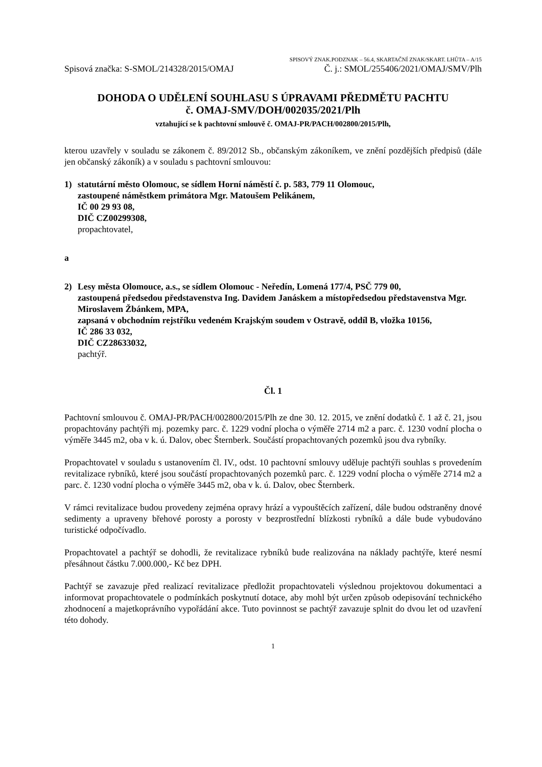SPISOVÝ ZNAK.PODZNAK – 56.4, SKARTAČNÍ ZNAK/SKART. LHŮTA – A/15
Spisová značka: S-SMOL/214328/2015/OMAJ Č. j.: SMOL/255406/2021/OMAJ/SMV/Plh
DOHODA O UDĚLENÍ SOUHLASU S ÚPRAVAMI PŘEDMĚTU PACHTU
č. OMAJ-SMV/DOH/002035/2021/Plh
vztahující se k pachtovní smlouvě č. OMAJ-PR/PACH/002800/2015/Plh,
kterou uzavřely v souladu se zákonem č. 89/2012 Sb., občanským zákoníkem, ve znění pozdějších předpisů (dále jen občanský zákoník) a v souladu s pachtovní smlouvou:
1) statutární město Olomouc, se sídlem Horní náměstí č. p. 583, 779 11 Olomouc,
zastoupené náměstkem primátora Mgr. Matoušem Pelikánem,
IČ 00 29 93 08,
DIČ CZ00299308,
propachtovatel,
a
2) Lesy města Olomouce, a.s., se sídlem Olomouc - Neředín, Lomená 177/4, PSČ 779 00,
zastoupená předsedou představenstva Ing. Davidem Janáskem a místopředsedou představenstva Mgr. Miroslavem Žbánkem, MPA,
zapsaná v obchodním rejstříku vedeném Krajským soudem v Ostravě, oddíl B, vložka 10156,
IČ 286 33 032,
DIČ CZ28633032,
pachtýř.
Čl. 1
Pachtovní smlouvou č. OMAJ-PR/PACH/002800/2015/Plh ze dne 30. 12. 2015, ve znění dodatků č. 1 až č. 21, jsou propachtovány pachtýři mj. pozemky parc. č. 1229 vodní plocha o výměře 2714 m2 a parc. č. 1230 vodní plocha o výměře 3445 m2, oba v k. ú. Dalov, obec Šternberk. Součástí propachtovaných pozemků jsou dva rybníky.
Propachtovatel v souladu s ustanovením čl. IV., odst. 10 pachtovní smlouvy uděluje pachtýři souhlas s provedením revitalizace rybníků, které jsou součástí propachtovaných pozemků parc. č. 1229 vodní plocha o výměře 2714 m2 a parc. č. 1230 vodní plocha o výměře 3445 m2, oba v k. ú. Dalov, obec Šternberk.
V rámci revitalizace budou provedeny zejména opravy hrází a vypouštěcích zařízení, dále budou odstraněny dnové sedimenty a upraveny břehové porosty a porosty v bezprostřední blízkosti rybníků a dále bude vybudováno turistické odpočívadlo.
Propachtovatel a pachtýř se dohodli, že revitalizace rybníků bude realizována na náklady pachtýře, které nesmí přesáhnout částku 7.000.000,- Kč bez DPH.
Pachtýř se zavazuje před realizací revitalizace předložit propachtovateli výslednou projektovou dokumentaci a informovat propachtovatele o podmínkách poskytnutí dotace, aby mohl být určen způsob odepisování technického zhodnocení a majetkoprávního vypořádání akce. Tuto povinnost se pachtýř zavazuje splnit do dvou let od uzavření této dohody.
1